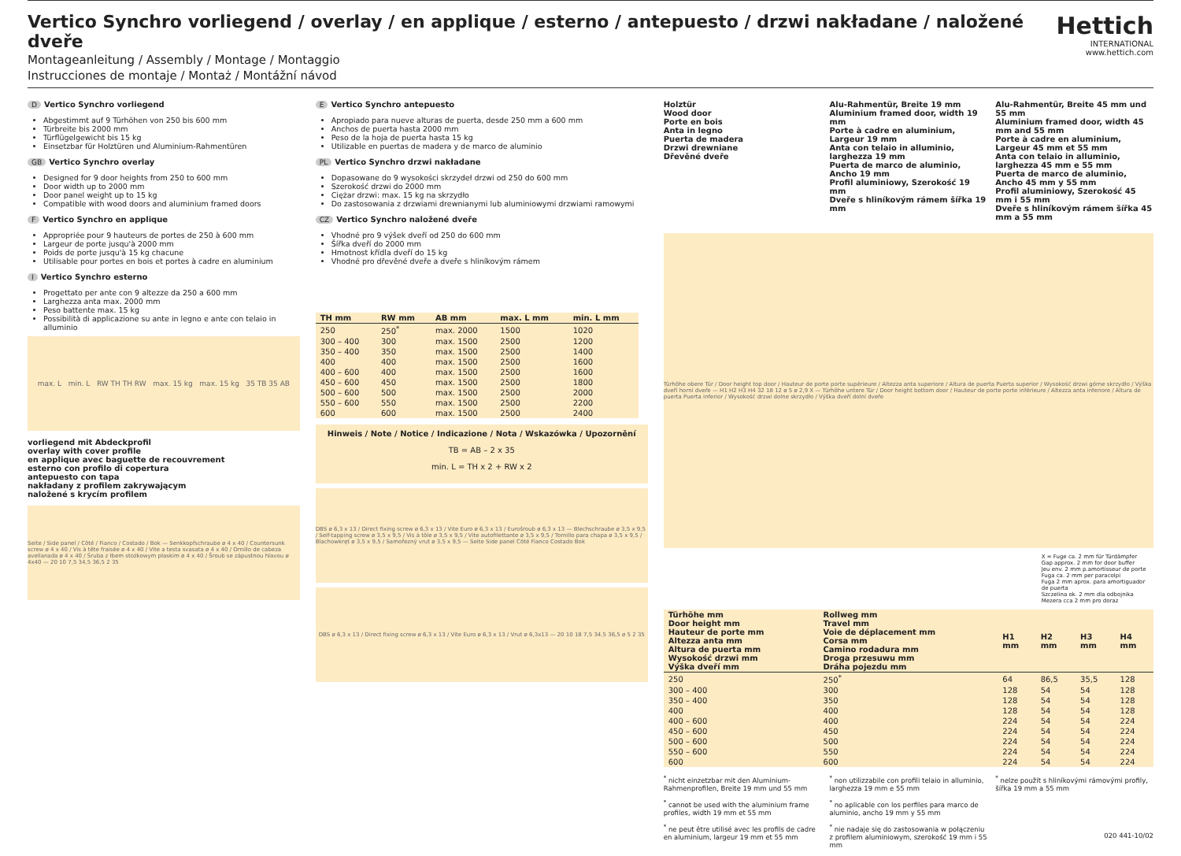Vertico Synchro vorliegend / overlay / en applique / esterno / antepuesto / drzwi nakładane / naložené dveře
Montageanleitung / Assembly / Montage / Montaggio
Instrucciones de montaje / Montaż / Montážní návod
Hettich
INTERNATIONAL
www.hettich.com
D Vertico Synchro vorliegend
Abgestimmt auf 9 Türhöhen von 250 bis 600 mm
Türbreite bis 2000 mm
Türflügelgewicht bis 15 kg
Einsetzbar für Holztüren und Aluminium-Rahmentüren
GB Vertico Synchro overlay
Designed for 9 door heights from 250 to 600 mm
Door width up to 2000 mm
Door panel weight up to 15 kg
Compatible with wood doors and aluminium framed doors
F Vertico Synchro en applique
Appropriée pour 9 hauteurs de portes de 250 à 600 mm
Largeur de porte jusqu'à 2000 mm
Poids de porte jusqu'à 15 kg chacune
Utilisable pour portes en bois et portes à cadre en aluminium
I Vertico Synchro esterno
Progettato per ante con 9 altezze da 250 a 600 mm
Larghezza anta max. 2000 mm
Peso battente max. 15 kg
Possibilità di applicazione su ante in legno e ante con telaio in alluminio
max. L min. L RW TH TH RW max. 15 kg max. 15 kg 35 TB 35 AB
vorliegend mit Abdeckprofil
overlay with cover profile
en applique avec baguette de recouvrement
esterno con profilo di copertura
antepuesto con tapa
nakładany z profilem zakrywającym
naložené s krycím profilem
Seite / Side panel / Côté / Fianco / Costado / Bok — Senkkopfschraube ø 4 x 40 / Countersunk screw ø 4 x 40 / Vis à tête fraisée ø 4 x 40 / Vite a testa svasata ø 4 x 40 / Ornillo de cabeza avellanada ø 4 x 40 / Śruba z łbem stożkowym płaskim ø 4 x 40 / Šroub se zápustnou hlavou ø 4x40 — 20 10 7,5 34,5 36,5 2 35
E Vertico Synchro antepuesto
Apropiado para nueve alturas de puerta, desde 250 mm a 600 mm
Anchos de puerta hasta 2000 mm
Peso de la hoja de puerta hasta 15 kg
Utilizable en puertas de madera y de marco de aluminio
PL Vertico Synchro drzwi nakładane
Dopasowane do 9 wysokości skrzydeł drzwi od 250 do 600 mm
Szerokość drzwi do 2000 mm
Ciężar drzwi: max. 15 kg na skrzydło
Do zastosowania z drzwiami drewnianymi lub aluminiowymi drzwiami ramowymi
CZ Vertico Synchro naložené dveře
Vhodné pro 9 výšek dveří od 250 do 600 mm
Šířka dveří do 2000 mm
Hmotnost křídla dveří do 15 kg
Vhodné pro dřevěné dveře a dveře s hliníkovým rámem
| TH mm | RW mm | AB mm | max. L mm | min. L mm |
| --- | --- | --- | --- | --- |
| 250 | 250<sup>*</sup> | max. 2000 | 1500 | 1020 |
| 300 – 400 | 300 | max. 1500 | 2500 | 1200 |
| 350 – 400 | 350 | max. 1500 | 2500 | 1400 |
| 400 | 400 | max. 1500 | 2500 | 1600 |
| 400 – 600 | 400 | max. 1500 | 2500 | 1600 |
| 450 – 600 | 450 | max. 1500 | 2500 | 1800 |
| 500 – 600 | 500 | max. 1500 | 2500 | 2000 |
| 550 – 600 | 550 | max. 1500 | 2500 | 2200 |
| 600 | 600 | max. 1500 | 2500 | 2400 |
Hinweis / Note / Notice / Indicazione / Nota / Wskazówka / Upozornění
TB = AB – 2 x 35
min. L = TH x 2 + RW x 2
DBS ø 6,3 x 13 / Direct fixing screw ø 6,3 x 13 / Vite Euro ø 6,3 x 13 / Eurošroub ø 6,3 x 13 — Blechschraube ø 3,5 x 9,5 / Self-tapping screw ø 3,5 x 9,5 / Vis à tôle ø 3,5 x 9,5 / Vite autofilettante ø 3,5 x 9,5 / Tornillo para chapa ø 3,5 x 9,5 / Blachowkręt ø 3,5 x 9,5 / Samořezný vrut ø 3,5 x 9,5 — Seite Side panel Côté Fianco Costado Bok
DBS ø 6,3 x 13 / Direct fixing screw ø 6,3 x 13 / Vite Euro ø 6,3 x 13 / Vrut ø 6,3x13 — 20 10 18 7,5 34,5 36,5 ø 5 2 35
Holztür
Wood door
Porte en bois
Anta in legno
Puerta de madera
Drzwi drewniane
Dřevěné dveře
Alu-Rahmentür, Breite 19 mm
Aluminium framed door, width 19 mm
Porte à cadre en aluminium, Largeur 19 mm
Anta con telaio in alluminio, larghezza 19 mm
Puerta de marco de aluminio, Ancho 19 mm
Profil aluminiowy, Szerokość 19 mm
Dveře s hliníkovým rámem šířka 19 mm
Alu-Rahmentür, Breite 45 mm und 55 mm
Aluminium framed door, width 45 mm and 55 mm
Porte à cadre en aluminium, Largeur 45 mm et 55 mm
Anta con telaio in alluminio, larghezza 45 mm e 55 mm
Puerta de marco de aluminio, Ancho 45 mm y 55 mm
Profil aluminiowy, Szerokość 45 mm i 55 mm
Dveře s hliníkovým rámem šířka 45 mm a 55 mm
Türhöhe obere Tür / Door height top door / Hauteur de porte porte supérieure / Altezza anta superiore / Altura de puerta Puerta superior / Wysokość drzwi górne skrzydło / Výška dveří horní dveře — H1 H2 H3 H4 32 18 12 ø 5 ø 2,9 X — Türhöhe untere Tür / Door height bottom door / Hauteur de porte porte inférieure / Altezza anta inferiore / Altura de puerta Puerta inferior / Wysokość drzwi dolne skrzydło / Výška dveří dolní dveře
X = Fuge ca. 2 mm für Türdämpfer
Gap approx. 2 mm for door buffer
Jeu env. 2 mm p.amortisseur de porte
Fuga ca. 2 mm per paracolpi
Fuga 2 mm aprox. para amortiguador de puerta
Szczelina ok. 2 mm dla odbojnika
Mezera cca 2 mm pro doraz
| Türhöhe mm Door height mm Hauteur de porte mm Altezza anta mm Altura de puerta mm Wysokość drzwi mm Výška dveří mm | Rollweg mm Travel mm Voie de déplacement mm Corsa mm Camino rodadura mm Droga przesuwu mm Dráha pojezdu mm | H1 mm | H2 mm | H3 mm | H4 mm |
| --- | --- | --- | --- | --- | --- |
| 250 | 250<sup>*</sup> | 64 | 86,5 | 35,5 | 128 |
| 300 – 400 | 300 | 128 | 54 | 54 | 128 |
| 350 – 400 | 350 | 128 | 54 | 54 | 128 |
| 400 | 400 | 128 | 54 | 54 | 128 |
| 400 – 600 | 400 | 224 | 54 | 54 | 224 |
| 450 – 600 | 450 | 224 | 54 | 54 | 224 |
| 500 – 600 | 500 | 224 | 54 | 54 | 224 |
| 550 – 600 | 550 | 224 | 54 | 54 | 224 |
| 600 | 600 | 224 | 54 | 54 | 224 |
<sup>*</sup> nicht einzetzbar mit den Aluminium-Rahmenprofilen, Breite 19 mm und 55 mm
<sup>*</sup> cannot be used with the aluminium frame profiles, width 19 mm et 55 mm
<sup>*</sup> ne peut être utilisé avec les profils de cadre en aluminium, largeur 19 mm et 55 mm
<sup>*</sup> non utilizzabile con profili telaio in alluminio, larghezza 19 mm e 55 mm
<sup>*</sup> no aplicable con los perfiles para marco de aluminio, ancho 19 mm y 55 mm
<sup>*</sup> nie nadaje się do zastosowania w połączeniu z profilem aluminiowym, szerokość 19 mm i 55 mm
<sup>*</sup> nelze použít s hliníkovými rámovými profily, šířka 19 mm a 55 mm
020 441-10/02